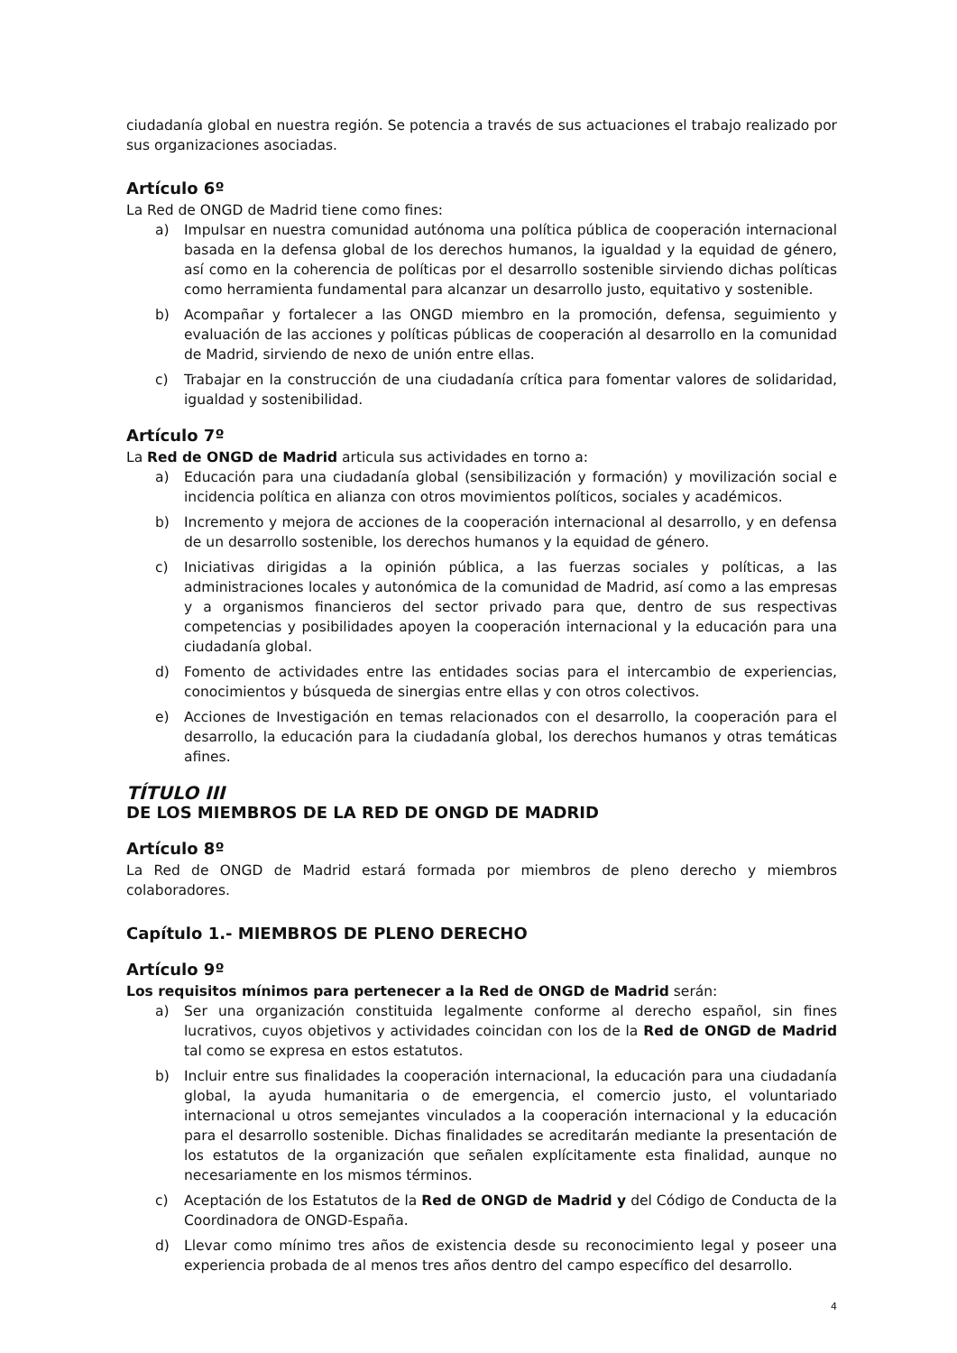ciudadanía global en nuestra región. Se potencia a través de sus actuaciones el trabajo realizado por sus organizaciones asociadas.
Artículo 6º
La Red de ONGD de Madrid tiene como fines:
a) Impulsar en nuestra comunidad autónoma una política pública de cooperación internacional basada en la defensa global de los derechos humanos, la igualdad y la equidad de género, así como en la coherencia de políticas por el desarrollo sostenible sirviendo dichas políticas como herramienta fundamental para alcanzar un desarrollo justo, equitativo y sostenible.
b) Acompañar y fortalecer a las ONGD miembro en la promoción, defensa, seguimiento y evaluación de las acciones y políticas públicas de cooperación al desarrollo en la comunidad de Madrid, sirviendo de nexo de unión entre ellas.
c) Trabajar en la construcción de una ciudadanía crítica para fomentar valores de solidaridad, igualdad y sostenibilidad.
Artículo 7º
La Red de ONGD de Madrid articula sus actividades en torno a:
a) Educación para una ciudadanía global (sensibilización y formación) y movilización social e incidencia política en alianza con otros movimientos políticos, sociales y académicos.
b) Incremento y mejora de acciones de la cooperación internacional al desarrollo, y en defensa de un desarrollo sostenible, los derechos humanos y la equidad de género.
c) Iniciativas dirigidas a la opinión pública, a las fuerzas sociales y políticas, a las administraciones locales y autonómica de la comunidad de Madrid, así como a las empresas y a organismos financieros del sector privado para que, dentro de sus respectivas competencias y posibilidades apoyen la cooperación internacional y la educación para una ciudadanía global.
d) Fomento de actividades entre las entidades socias para el intercambio de experiencias, conocimientos y búsqueda de sinergias entre ellas y con otros colectivos.
e) Acciones de Investigación en temas relacionados con el desarrollo, la cooperación para el desarrollo, la educación para la ciudadanía global, los derechos humanos y otras temáticas afines.
TÍTULO III
DE LOS MIEMBROS DE LA RED DE ONGD DE MADRID
Artículo 8º
La Red de ONGD de Madrid estará formada por miembros de pleno derecho y miembros colaboradores.
Capítulo 1.- MIEMBROS DE PLENO DERECHO
Artículo 9º
Los requisitos mínimos para pertenecer a la Red de ONGD de Madrid serán:
a) Ser una organización constituida legalmente conforme al derecho español, sin fines lucrativos, cuyos objetivos y actividades coincidan con los de la Red de ONGD de Madrid tal como se expresa en estos estatutos.
b) Incluir entre sus finalidades la cooperación internacional, la educación para una ciudadanía global, la ayuda humanitaria o de emergencia, el comercio justo, el voluntariado internacional u otros semejantes vinculados a la cooperación internacional y la educación para el desarrollo sostenible. Dichas finalidades se acreditarán mediante la presentación de los estatutos de la organización que señalen explícitamente esta finalidad, aunque no necesariamente en los mismos términos.
c) Aceptación de los Estatutos de la Red de ONGD de Madrid y del Código de Conducta de la Coordinadora de ONGD-España.
d) Llevar como mínimo tres años de existencia desde su reconocimiento legal y poseer una experiencia probada de al menos tres años dentro del campo específico del desarrollo.
4